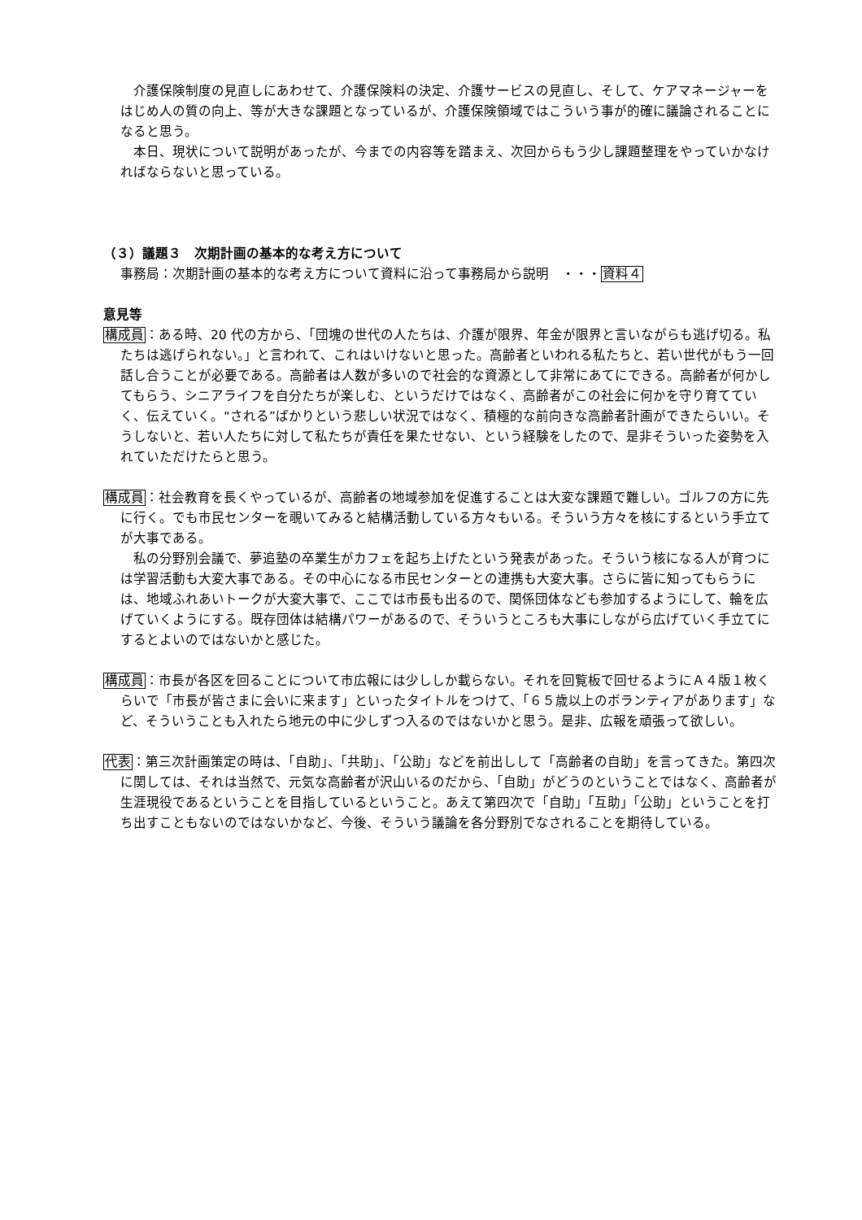介護保険制度の見直しにあわせて、介護保険料の決定、介護サービスの見直し、そして、ケアマネージャーをはじめ人の質の向上、等が大きな課題となっているが、介護保険領域ではこういう事が的確に議論されることになると思う。
　本日、現状について説明があったが、今までの内容等を踏まえ、次回からもう少し課題整理をやっていかなければならないと思っている。
（３）議題３　次期計画の基本的な考え方について
事務局：次期計画の基本的な考え方について資料に沿って事務局から説明　・・・資料４
意見等
構成員：ある時、20 代の方から、「団塊の世代の人たちは、介護が限界、年金が限界と言いながらも逃げ切る。私たちは逃げられない。」と言われて、これはいけないと思った。高齢者といわれる私たちと、若い世代がもう一回話し合うことが必要である。高齢者は人数が多いので社会的な資源として非常にあてにできる。高齢者が何かしてもらう、シニアライフを自分たちが楽しむ、というだけではなく、高齢者がこの社会に何かを守り育てていく、伝えていく。“される”ばかりという悲しい状況ではなく、積極的な前向きな高齢者計画ができたらいい。そうしないと、若い人たちに対して私たちが責任を果たせない、という経験をしたので、是非そういった姿勢を入れていただけたらと思う。
構成員：社会教育を長くやっているが、高齢者の地域参加を促進することは大変な課題で難しい。ゴルフの方に先に行く。でも市民センターを覗いてみると結構活動している方々もいる。そういう方々を核にするという手立てが大事である。
　私の分野別会議で、夢追塾の卒業生がカフェを起ち上げたという発表があった。そういう核になる人が育つには学習活動も大変大事である。その中心になる市民センターとの連携も大変大事。さらに皆に知ってもらうには、地域ふれあいトークが大変大事で、ここでは市長も出るので、関係団体なども参加するようにして、輪を広げていくようにする。既存団体は結構パワーがあるので、そういうところも大事にしながら広げていく手立てにするとよいのではないかと感じた。
構成員：市長が各区を回ることについて市広報には少ししか載らない。それを回覧板で回せるようにＡ４版１枚くらいで「市長が皆さまに会いに来ます」といったタイトルをつけて、「６５歳以上のボランティアがあります」など、そういうことも入れたら地元の中に少しずつ入るのではないかと思う。是非、広報を頑張って欲しい。
代表：第三次計画策定の時は、「自助」、「共助」、「公助」などを前出しして「高齢者の自助」を言ってきた。第四次に関しては、それは当然で、元気な高齢者が沢山いるのだから、「自助」がどうのということではなく、高齢者が生涯現役であるということを目指しているということ。あえて第四次で「自助」「互助」「公助」ということを打ち出すこともないのではないかなど、今後、そういう議論を各分野別でなされることを期待している。